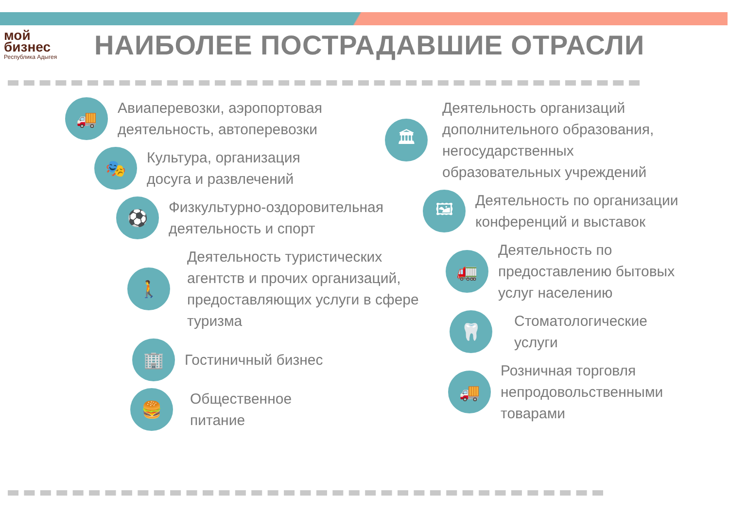мой
бизнес
Республика Адыгея
НАИБОЛЕЕ ПОСТРАДАВШИЕ ОТРАСЛИ
🚚
Авиаперевозки, аэропортовая
деятельность, автоперевозки
🎭
Культура, организация
досуга и развлечений
⚽
Физкультурно-оздоровительная
деятельность и спорт
🚶
Деятельность туристических
агентств и прочих организаций,
предоставляющих услуги в сфере
туризма
🏢
Гостиничный бизнес
🍔
Общественное
питание
🏛
Деятельность организаций
дополнительного образования,
негосударственных
образовательных учреждений
🖼
Деятельность по организации
конференций и выставок
🚛
Деятельность по
предоставлению бытовых
услуг населению
🦷
Стоматологические
услуги
🚚
Розничная торговля
непродовольственными
товарами